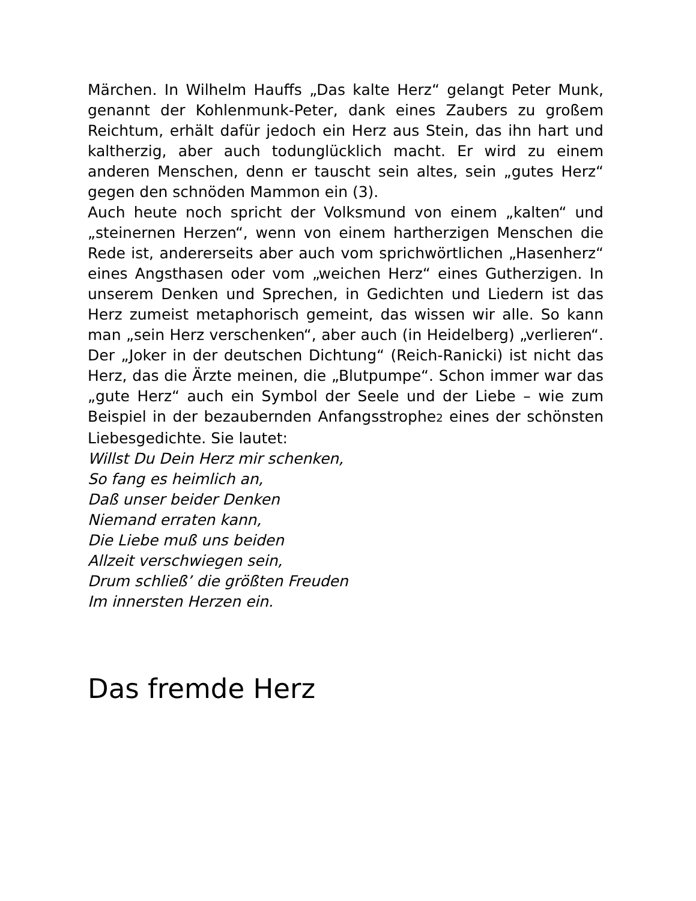Märchen. In Wilhelm Hauffs „Das kalte Herz“ gelangt Peter Munk, genannt der Kohlenmunk-Peter, dank eines Zaubers zu großem Reichtum, erhält dafür jedoch ein Herz aus Stein, das ihn hart und kaltherzig, aber auch todunglücklich macht. Er wird zu einem anderen Menschen, denn er tauscht sein altes, sein „gutes Herz“ gegen den schnöden Mammon ein (3).
Auch heute noch spricht der Volksmund von einem „kalten“ und „steinernen Herzen“, wenn von einem hartherzigen Menschen die Rede ist, andererseits aber auch vom sprichwörtlichen „Hasenherz“ eines Angsthasen oder vom „weichen Herz“ eines Gutherzigen. In unserem Denken und Sprechen, in Gedichten und Liedern ist das Herz zumeist metaphorisch gemeint, das wissen wir alle. So kann man „sein Herz verschenken“, aber auch (in Heidelberg) „verlieren“. Der „Joker in der deutschen Dichtung“ (Reich-Ranicki) ist nicht das Herz, das die Ärzte meinen, die „Blutpumpe“. Schon immer war das „gute Herz“ auch ein Symbol der Seele und der Liebe – wie zum Beispiel in der bezaubernden Anfangsstrophe<sub>2</sub> eines der schönsten Liebesgedichte. Sie lautet:
Willst Du Dein Herz mir schenken,
So fang es heimlich an,
Daß unser beider Denken
Niemand erraten kann,
Die Liebe muß uns beiden
Allzeit verschwiegen sein,
Drum schließ’ die größten Freuden
Im innersten Herzen ein.
Das fremde Herz